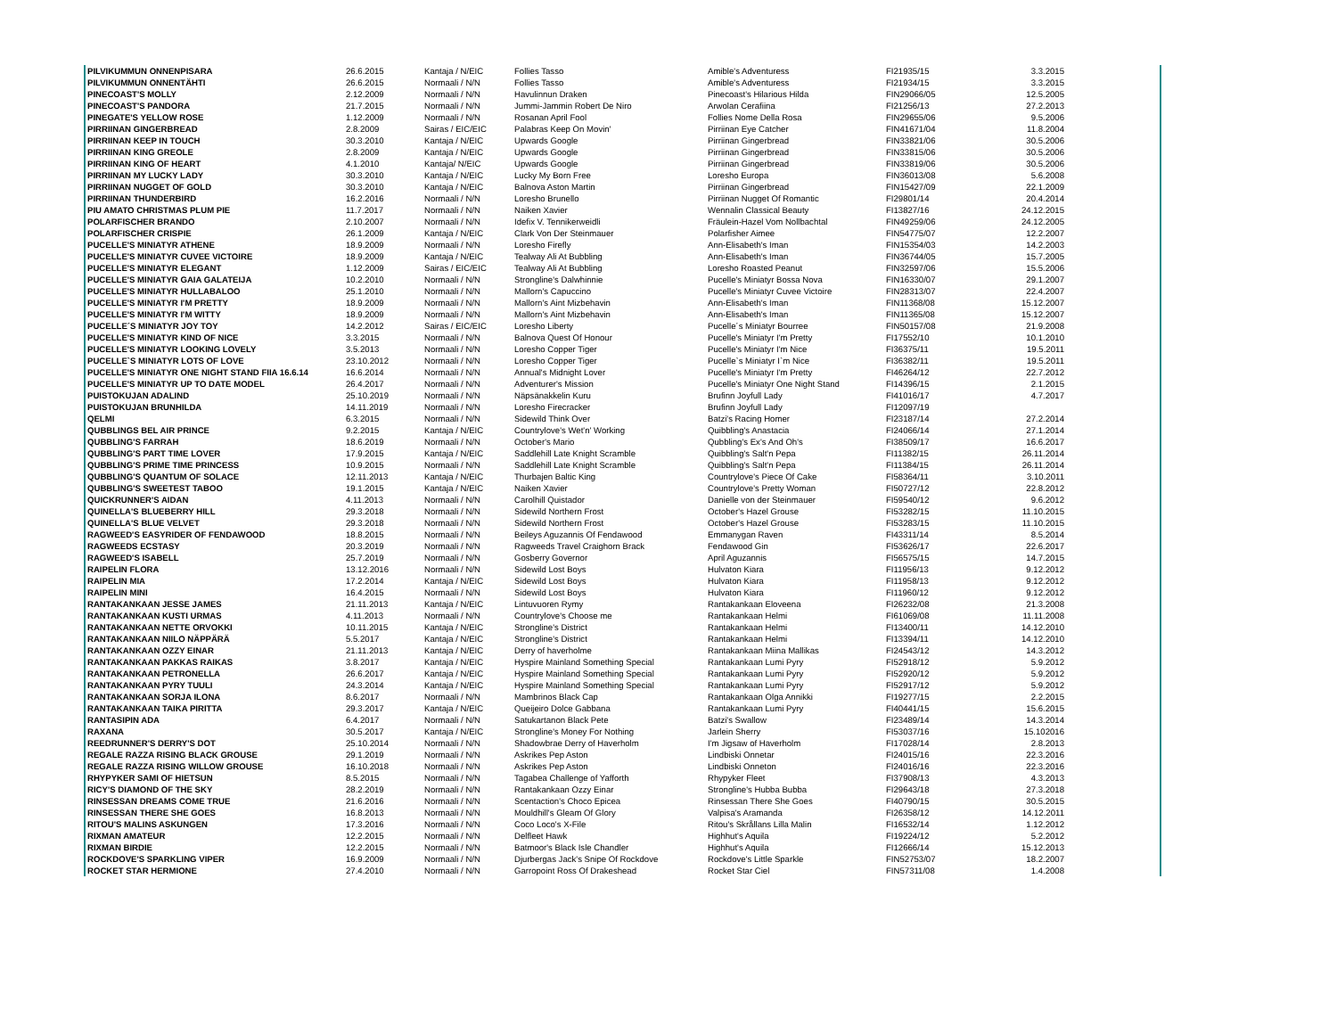| PILVIKUMMUN ONNENPISARA | 26.6.2015 | Kantaja / N/EIC | Follies Tasso | Amible's Adventuress | FI21935/15 | 3.3.2015 |
| PILVIKUMMUN ONNENTÄHTI | 26.6.2015 | Normaali / N/N | Follies Tasso | Amible's Adventuress | FI21934/15 | 3.3.2015 |
| PINECOAST'S MOLLY | 2.12.2009 | Normaali / N/N | Havulinnun Draken | Pinecoast's Hilarious Hilda | FIN29066/05 | 12.5.2005 |
| PINECOAST'S PANDORA | 21.7.2015 | Normaali / N/N | Jummi-Jammin Robert De Niro | Arwolan Cerafiina | FI21256/13 | 27.2.2013 |
| PINEGATE'S YELLOW ROSE | 1.12.2009 | Normaali / N/N | Rosanan April Fool | Follies Nome Della Rosa | FIN29655/06 | 9.5.2006 |
| PIRRIINAN GINGERBREAD | 2.8.2009 | Sairas / EIC/EIC | Palabras Keep On Movin' | Pirriinan Eye Catcher | FIN41671/04 | 11.8.2004 |
| PIRRIINAN KEEP IN TOUCH | 30.3.2010 | Kantaja / N/EIC | Upwards Google | Pirriinan Gingerbread | FIN33821/06 | 30.5.2006 |
| PIRRIINAN KING GREOLE | 2.8.2009 | Kantaja / N/EIC | Upwards Google | Pirriinan Gingerbread | FIN33815/06 | 30.5.2006 |
| PIRRIINAN KING OF HEART | 4.1.2010 | Kantaja/ N/EIC | Upwards Google | Pirriinan Gingerbread | FIN33819/06 | 30.5.2006 |
| PIRRIINAN MY LUCKY LADY | 30.3.2010 | Kantaja / N/EIC | Lucky My Born Free | Loresho Europa | FIN36013/08 | 5.6.2008 |
| PIRRIINAN NUGGET OF GOLD | 30.3.2010 | Kantaja / N/EIC | Balnova Aston Martin | Pirriinan Gingerbread | FIN15427/09 | 22.1.2009 |
| PIRRIINAN THUNDERBIRD | 16.2.2016 | Normaali / N/N | Loresho Brunello | Pirriinan Nugget Of Romantic | FI29801/14 | 20.4.2014 |
| PIU AMATO CHRISTMAS PLUM PIE | 11.7.2017 | Normaali / N/N | Naiken Xavier | Wennalin Classical Beauty | FI13827/16 | 24.12.2015 |
| POLARFISCHER BRANDO | 2.10.2007 | Normaali / N/N | Idefix V. Tennikerweidli | Fräulein-Hazel Vom Nollbachtal | FIN49259/06 | 24.12.2005 |
| POLARFISCHER CRISPIE | 26.1.2009 | Kantaja / N/EIC | Clark Von Der Steinmauer | Polarfisher Aimee | FIN54775/07 | 12.2.2007 |
| PUCELLE'S MINIATYR ATHENE | 18.9.2009 | Normaali / N/N | Loresho Firefly | Ann-Elisabeth's Iman | FIN15354/03 | 14.2.2003 |
| PUCELLE'S MINIATYR CUVEE VICTOIRE | 18.9.2009 | Kantaja / N/EIC | Tealway Ali At Bubbling | Ann-Elisabeth's Iman | FIN36744/05 | 15.7.2005 |
| PUCELLE'S MINIATYR ELEGANT | 1.12.2009 | Sairas / EIC/EIC | Tealway Ali At Bubbling | Loresho Roasted Peanut | FIN32597/06 | 15.5.2006 |
| PUCELLE'S MINIATYR GAIA GALATEIJA | 10.2.2010 | Normaali / N/N | Strongline's Dalwhinnie | Pucelle's Miniatyr Bossa Nova | FIN16330/07 | 29.1.2007 |
| PUCELLE'S MINIATYR HULLABALOO | 25.1.2010 | Normaali / N/N | Mallorn's Capuccino | Pucelle's Miniatyr Cuvee Victoire | FIN28313/07 | 22.4.2007 |
| PUCELLE'S MINIATYR I'M PRETTY | 18.9.2009 | Normaali / N/N | Mallorn's Aint Mizbehavin | Ann-Elisabeth's Iman | FIN11368/08 | 15.12.2007 |
| PUCELLE'S MINIATYR I'M WITTY | 18.9.2009 | Normaali / N/N | Mallorn's Aint Mizbehavin | Ann-Elisabeth's Iman | FIN11365/08 | 15.12.2007 |
| PUCELLE´S MINIATYR JOY TOY | 14.2.2012 | Sairas / EIC/EIC | Loresho Liberty | Pucelle´s Miniatyr Bourree | FIN50157/08 | 21.9.2008 |
| PUCELLE'S MINIATYR KIND OF NICE | 3.3.2015 | Normaali / N/N | Balnova Quest Of Honour | Pucelle's Miniatyr I'm Pretty | FI17552/10 | 10.1.2010 |
| PUCELLE'S MINIATYR LOOKING LOVELY | 3.5.2013 | Normaali / N/N | Loresho Copper Tiger | Pucelle's Miniatyr I'm Nice | FI36375/11 | 19.5.2011 |
| PUCELLE`S MINIATYR LOTS OF LOVE | 23.10.2012 | Normaali / N/N | Loresho Copper Tiger | Pucelle`s Miniatyr I`m Nice | FI36382/11 | 19.5.2011 |
| PUCELLE'S MINIATYR ONE NIGHT STAND FIIA 16.6.14 | 16.6.2014 | Normaali / N/N | Annual's Midnight Lover | Pucelle's Miniatyr I'm Pretty | FI46264/12 | 22.7.2012 |
| PUCELLE'S MINIATYR UP TO DATE MODEL | 26.4.2017 | Normaali / N/N | Adventurer's Mission | Pucelle's Miniatyr One Night Stand | FI14396/15 | 2.1.2015 |
| PUISTOKUJAN ADALIND | 25.10.2019 | Normaali / N/N | Näpsänakkelin Kuru | Brufinn Joyfull Lady | FI41016/17 | 4.7.2017 |
| PUISTOKUJAN BRUNHILDA | 14.11.2019 | Normaali / N/N | Loresho Firecracker | Brufinn Joyfull Lady | FI12097/19 | |
| QELMI | 6.3.2015 | Normaali / N/N | Sidewild Think Over | Batzi's Racing Homer | FI23187/14 | 27.2.2014 |
| QUBBLINGS BEL AIR PRINCE | 9.2.2015 | Kantaja / N/EIC | Countrylove's Wet'n' Working | Quibbling's Anastacia | FI24066/14 | 27.1.2014 |
| QUBBLING'S FARRAH | 18.6.2019 | Normaali / N/N | October's Mario | Qubbling's Ex's And Oh's | FI38509/17 | 16.6.2017 |
| QUBBLING'S PART TIME LOVER | 17.9.2015 | Kantaja / N/EIC | Saddlehill Late Knight Scramble | Quibbling's Salt'n Pepa | FI11382/15 | 26.11.2014 |
| QUBBLING'S PRIME TIME PRINCESS | 10.9.2015 | Normaali / N/N | Saddlehill Late Knight Scramble | Quibbling's Salt'n Pepa | FI11384/15 | 26.11.2014 |
| QUBBLING'S QUANTUM OF SOLACE | 12.11.2013 | Kantaja / N/EIC | Thurbajen Baltic King | Countrylove's Piece Of Cake | FI58364/11 | 3.10.2011 |
| QUBBLING'S SWEETEST TABOO | 19.1.2015 | Kantaja / N/EIC | Naiken Xavier | Countrylove's Pretty Woman | FI50727/12 | 22.8.2012 |
| QUICKRUNNER'S AIDAN | 4.11.2013 | Normaali / N/N | Carolhill Quistador | Danielle von der Steinmauer | FI59540/12 | 9.6.2012 |
| QUINELLA'S BLUEBERRY HILL | 29.3.2018 | Normaali / N/N | Sidewild Northern Frost | October's Hazel Grouse | FI53282/15 | 11.10.2015 |
| QUINELLA'S BLUE VELVET | 29.3.2018 | Normaali / N/N | Sidewild Northern Frost | October's Hazel Grouse | FI53283/15 | 11.10.2015 |
| RAGWEED'S EASYRIDER OF FENDAWOOD | 18.8.2015 | Normaali / N/N | Beileys Aguzannis Of Fendawood | Emmanygan Raven | FI43311/14 | 8.5.2014 |
| RAGWEEDS ECSTASY | 20.3.2019 | Normaali / N/N | Ragweeds Travel Craighorn Brack | Fendawood Gin | FI53626/17 | 22.6.2017 |
| RAGWEED'S ISABELL | 25.7.2019 | Normaali / N/N | Gosberry Governor | April Aguzannis | FI56575/15 | 14.7.2015 |
| RAIPELIN FLORA | 13.12.2016 | Normaali / N/N | Sidewild Lost Boys | Hulvaton Kiara | FI11956/13 | 9.12.2012 |
| RAIPELIN MIA | 17.2.2014 | Kantaja / N/EIC | Sidewild Lost Boys | Hulvaton Kiara | FI11958/13 | 9.12.2012 |
| RAIPELIN MINI | 16.4.2015 | Normaali / N/N | Sidewild Lost Boys | Hulvaton Kiara | FI11960/12 | 9.12.2012 |
| RANTAKANKAAN JESSE JAMES | 21.11.2013 | Kantaja / N/EIC | Lintuvuoren Rymy | Rantakankaan Eloveena | FI26232/08 | 21.3.2008 |
| RANTAKANKAAN KUSTI URMAS | 4.11.2013 | Normaali / N/N | Countrylove's Choose me | Rantakankaan Helmi | FI61069/08 | 11.11.2008 |
| RANTAKANKAAN NETTE ORVOKKI | 10.11.2015 | Kantaja / N/EIC | Strongline's District | Rantakankaan Helmi | FI13400/11 | 14.12.2010 |
| RANTAKANKAAN NIILO NÄPPÄRÄ | 5.5.2017 | Kantaja / N/EIC | Strongline's District | Rantakankaan Helmi | FI13394/11 | 14.12.2010 |
| RANTAKANKAAN OZZY EINAR | 21.11.2013 | Kantaja / N/EIC | Derry of haverholme | Rantakankaan Miina Mallikas | FI24543/12 | 14.3.2012 |
| RANTAKANKAAN PAKKAS RAIKAS | 3.8.2017 | Kantaja / N/EIC | Hyspire Mainland Something Special | Rantakankaan Lumi Pyry | FI52918/12 | 5.9.2012 |
| RANTAKANKAAN PETRONELLA | 26.6.2017 | Kantaja / N/EIC | Hyspire Mainland Something Special | Rantakankaan Lumi Pyry | FI52920/12 | 5.9.2012 |
| RANTAKANKAAN PYRY TUULI | 24.3.2014 | Kantaja / N/EIC | Hyspire Mainland Something Special | Rantakankaan Lumi Pyry | FI52917/12 | 5.9.2012 |
| RANTAKANKAAN SORJA ILONA | 8.6.2017 | Normaali / N/N | Mambrinos Black Cap | Rantakankaan Olga Annikki | FI19277/15 | 2.2.2015 |
| RANTAKANKAAN TAIKA PIRITTA | 29.3.2017 | Kantaja / N/EIC | Queijeiro Dolce Gabbana | Rantakankaan Lumi Pyry | FI40441/15 | 15.6.2015 |
| RANTASIPIN ADA | 6.4.2017 | Normaali / N/N | Satukartanon Black Pete | Batzi's Swallow | FI23489/14 | 14.3.2014 |
| RAXANA | 30.5.2017 | Kantaja / N/EIC | Strongline's Money For Nothing | Jarlein Sherry | FI53037/16 | 15.102016 |
| REEDRUNNER'S DERRY'S DOT | 25.10.2014 | Normaali / N/N | Shadowbrae Derry of Haverholm | I'm Jigsaw of Haverholm | FI17028/14 | 2.8.2013 |
| REGALE RAZZA RISING BLACK GROUSE | 29.1.2019 | Normaali / N/N | Askrikes Pep Aston | Lindbiski Onnetar | FI24015/16 | 22.3.2016 |
| REGALE RAZZA RISING WILLOW GROUSE | 16.10.2018 | Normaali / N/N | Askrikes Pep Aston | Lindbiski Onneton | FI24016/16 | 22.3.2016 |
| RHYPYKER SAMI OF HIETSUN | 8.5.2015 | Normaali / N/N | Tagabea Challenge of Yafforth | Rhypyker Fleet | FI37908/13 | 4.3.2013 |
| RICY'S DIAMOND OF THE SKY | 28.2.2019 | Normaali / N/N | Rantakankaan Ozzy Einar | Strongline's Hubba Bubba | FI29643/18 | 27.3.2018 |
| RINSESSAN DREAMS COME TRUE | 21.6.2016 | Normaali / N/N | Scentaction's Choco Epicea | Rinsessan There She Goes | FI40790/15 | 30.5.2015 |
| RINSESSAN THERE SHE GOES | 16.8.2013 | Normaali / N/N | Mouldhill's Gleam Of Glory | Valpisa's Aramanda | FI26358/12 | 14.12.2011 |
| RITOU'S MALINS ASKUNGEN | 17.3.2016 | Normaali / N/N | Coco Loco's X-File | Ritou's Skrållans Lilla Malin | FI16532/14 | 1.12.2012 |
| RIXMAN AMATEUR | 12.2.2015 | Normaali / N/N | Delfleet Hawk | Highhut's Aquila | FI19224/12 | 5.2.2012 |
| RIXMAN BIRDIE | 12.2.2015 | Normaali / N/N | Batmoor's Black Isle Chandler | Highhut's Aquila | FI12666/14 | 15.12.2013 |
| ROCKDOVE'S SPARKLING VIPER | 16.9.2009 | Normaali / N/N | Djurbergas Jack's Snipe Of Rockdove | Rockdove's Little Sparkle | FIN52753/07 | 18.2.2007 |
| ROCKET STAR HERMIONE | 27.4.2010 | Normaali / N/N | Garropoint Ross Of Drakeshead | Rocket Star Ciel | FIN57311/08 | 1.4.2008 |